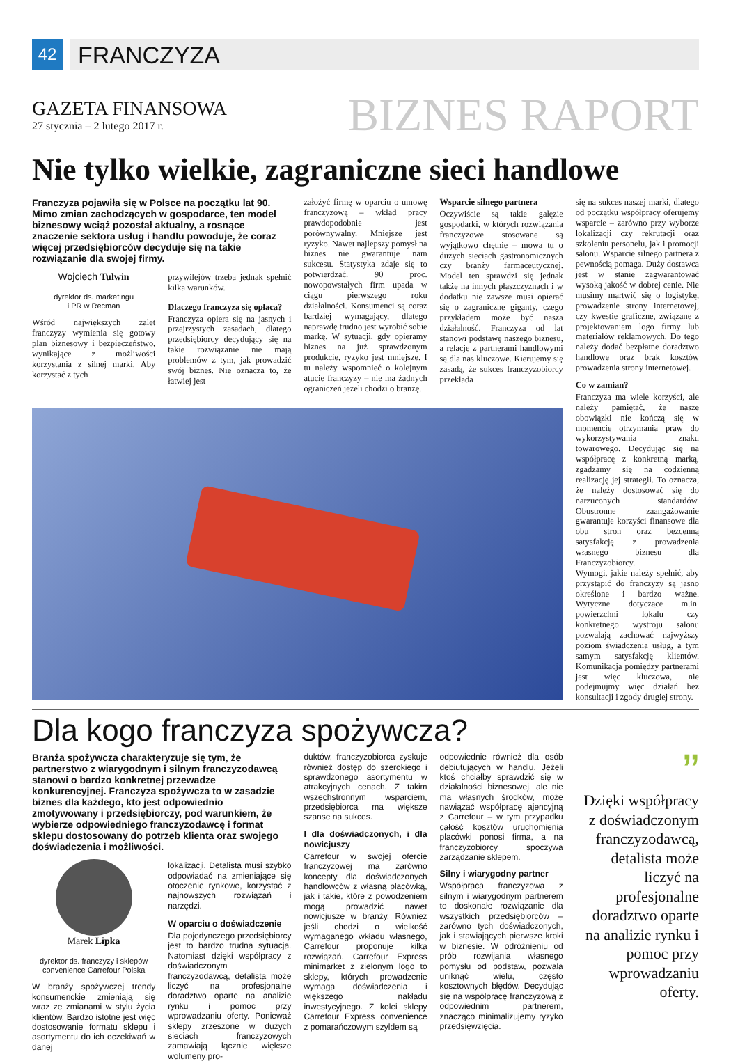42
FRANCZYZA
GAZETA FINANSOWA
27 stycznia – 2 lutego 2017 r.
BIZNES RAPORT
Nie tylko wielkie, zagraniczne sieci handlowe
Franczyza pojawiła się w Polsce na początku lat 90. Mimo zmian zachodzących w gospodarce, ten model biznesowy wciąż pozostał aktualny, a rosnące znaczenie sektora usług i handlu powoduje, że coraz więcej przedsiębiorców decyduje się na takie rozwiązanie dla swojej firmy.
Wojciech Tulwin
dyrektor ds. marketingu
i PR w Recman
Wśród największych zalet franczyzy wymienia się gotowy plan biznesowy i bezpieczeństwo, wynikające z możliwości korzystania z silnej marki. Aby korzystać z tych
przywilejów trzeba jednak spełnić kilka warunków.
Dlaczego franczyza się opłaca?
Franczyza opiera się na jasnych i przejrzystych zasadach, dlatego przedsiębiorcy decydujący się na takie rozwiązanie nie mają problemów z tym, jak prowadzić swój biznes. Nie oznacza to, że łatwiej jest
założyć firmę w oparciu o umowę franczyzową – wkład pracy prawdopodobnie jest porównywalny. Mniejsze jest ryzyko. Nawet najlepszy pomysł na biznes nie gwarantuje nam sukcesu. Statystyka zdaje się to potwierdzać. 90 proc. nowopowstałych firm upada w ciągu pierwszego roku działalności. Konsumenci są coraz bardziej wymagający, dlatego naprawdę trudno jest wyrobić sobie markę. W sytuacji, gdy opieramy biznes na już sprawdzonym produkcie, ryzyko jest mniejsze. I tu należy wspomnieć o kolejnym atucie franczyzy – nie ma żadnych ograniczeń jeżeli chodzi o branżę.
Wsparcie silnego partnera
Oczywiście są takie gałęzie gospodarki, w których rozwiązania franczyzowe stosowane są wyjątkowo chętnie – mowa tu o dużych sieciach gastronomicznych czy branży farmaceutycznej. Model ten sprawdzi się jednak także na innych płaszczyznach i w dodatku nie zawsze musi opierać się o zagraniczne giganty, czego przykładem może być nasza działalność. Franczyza od lat stanowi podstawę naszego biznesu, a relacje z partnerami handlowymi są dla nas kluczowe. Kierujemy się zasadą, że sukces franczyzobiorcy przekłada
się na sukces naszej marki, dlatego od początku współpracy oferujemy wsparcie – zarówno przy wyborze lokalizacji czy rekrutacji oraz szkoleniu personelu, jak i promocji salonu. Wsparcie silnego partnera z pewnością pomaga. Duży dostawca jest w stanie zagwarantować wysoką jakość w dobrej cenie. Nie musimy martwić się o logistykę, prowadzenie strony internetowej, czy kwestie graficzne, związane z projektowaniem logo firmy lub materiałów reklamowych. Do tego należy dodać bezpłatne doradztwo handlowe oraz brak kosztów prowadzenia strony internetowej.
Co w zamian?
Franczyza ma wiele korzyści, ale należy pamiętać, że nasze obowiązki nie kończą się w momencie otrzymania praw do wykorzystywania znaku towarowego. Decydując się na współpracę z konkretną marką, zgadzamy się na codzienną realizację jej strategii. To oznacza, że należy dostosować się do narzuconych standardów. Obustronne zaangażowanie gwarantuje korzyści finansowe dla obu stron oraz bezcenną satysfakcję z prowadzenia własnego biznesu dla Franczyzobiorcy.
Wymogi, jakie należy spełnić, aby przystąpić do franczyzy są jasno określone i bardzo ważne. Wytyczne dotyczące m.in. powierzchni lokalu czy konkretnego wystroju salonu pozwalają zachować najwyższy poziom świadczenia usług, a tym samym satysfakcję klientów. Komunikacja pomiędzy partnerami jest więc kluczowa, nie podejmujmy więc działań bez konsultacji i zgody drugiej strony.
Dla kogo franczyza spożywcza?
Branża spożywcza charakteryzuje się tym, że partnerstwo z wiarygodnym i silnym franczyzodawcą stanowi o bardzo konkretnej przewadze konkurencyjnej. Franczyza spożywcza to w zasadzie biznes dla każdego, kto jest odpowiednio zmotywowany i przedsiębiorczy, pod warunkiem, że wybierze odpowiedniego franczyzodawcę i format sklepu dostosowany do potrzeb klienta oraz swojego doświadczenia i możliwości.
Marek Lipka
dyrektor ds. franczyzy i sklepów convenience Carrefour Polska
W branży spożywczej trendy konsumenckie zmieniają się wraz ze zmianami w stylu życia klientów. Bardzo istotne jest więc dostosowanie formatu sklepu i asortymentu do ich oczekiwań w danej
lokalizacji. Detalista musi szybko odpowiadać na zmieniające się otoczenie rynkowe, korzystać z najnowszych rozwiązań i narzędzi.
W oparciu o doświadczenie
Dla pojedynczego przedsiębiorcy jest to bardzo trudna sytuacja. Natomiast dzięki współpracy z doświadczonym franczyzodawcą, detalista może liczyć na profesjonalne doradztwo oparte na analizie rynku i pomoc przy wprowadzaniu oferty. Ponieważ sklepy zrzeszone w dużych sieciach franczyzowych zamawiają łącznie większe wolumeny pro-
duktów, franczyzobiorca zyskuje również dostęp do szerokiego i sprawdzonego asortymentu w atrakcyjnych cenach. Z takim wszechstronnym wsparciem, przedsiębiorca ma większe szanse na sukces.
I dla doświadczonych, i dla nowicjuszy
Carrefour w swojej ofercie franczyzowej ma zarówno koncepty dla doświadczonych handlowców z własną placówką, jak i takie, które z powodzeniem mogą prowadzić nawet nowicjusze w branży. Również jeśli chodzi o wielkość wymaganego wkładu własnego, Carrefour proponuje kilka rozwiązań. Carrefour Express minimarket z zielonym logo to sklepy, których prowadzenie wymaga doświadczenia i większego nakładu inwestycyjnego. Z kolei sklepy Carrefour Express convenience z pomarańczowym szyldem są
odpowiednie również dla osób debiutujących w handlu. Jeżeli ktoś chciałby sprawdzić się w działalności biznesowej, ale nie ma własnych środków, może nawiązać współpracę ajencyjną z Carrefour – w tym przypadku całość kosztów uruchomienia placówki ponosi firma, a na franczyzobiorcy spoczywa zarządzanie sklepem.
Silny i wiarygodny partner
Współpraca franczyzowa z silnym i wiarygodnym partnerem to doskonałe rozwiązanie dla wszystkich przedsiębiorców – zarówno tych doświadczonych, jak i stawiających pierwsze kroki w biznesie. W odróżnieniu od prób rozwijania własnego pomysłu od podstaw, pozwala uniknąć wielu, często kosztownych błędów. Decydując się na współpracę franczyzową z odpowiednim partnerem, znacząco minimalizujemy ryzyko przedsięwzięcia.
”
Dzięki współpracy z doświadczonym franczyzodawcą, detalista może liczyć na profesjonalne doradztwo oparte na analizie rynku i pomoc przy wprowadzaniu oferty.